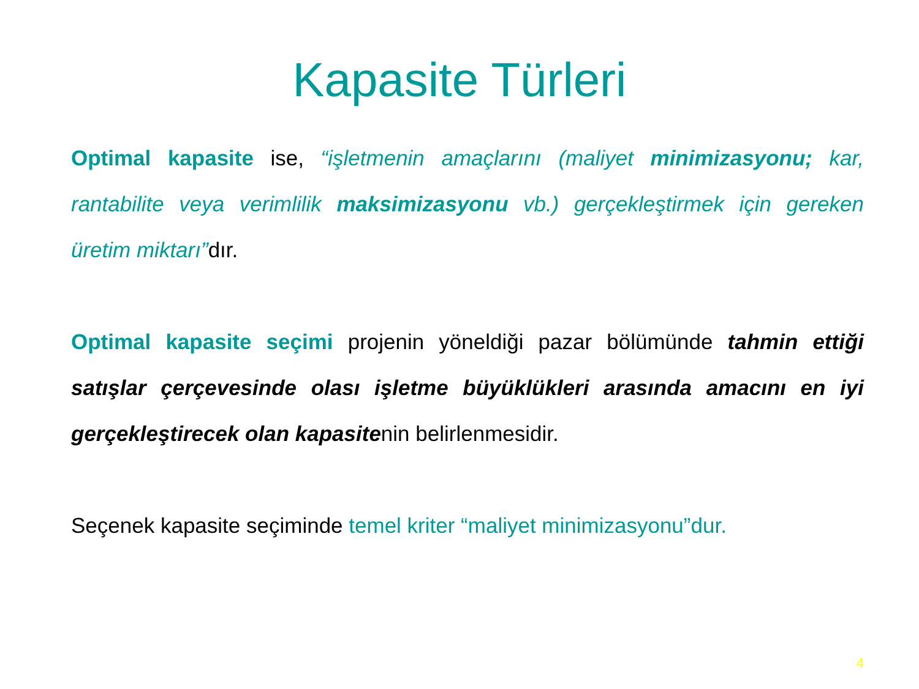Kapasite Türleri
Optimal kapasite ise, “işletmenin amaçlarını (maliyet minimizasyonu; kar, rantabilite veya verimlilik maksimizasyonu vb.) gerçekleştirmek için gereken üretim miktarı”dır.
Optimal kapasite seçimi projenin yöneldiği pazar bölümünde tahmin ettiği satışlar çerçevesinde olası işletme büyüklükleri arasında amacını en iyi gerçekleştirecek olan kapasitenin belirlenmesidir.
Seçenek kapasite seçiminde temel kriter “maliyet minimizasyonu”dur.
4